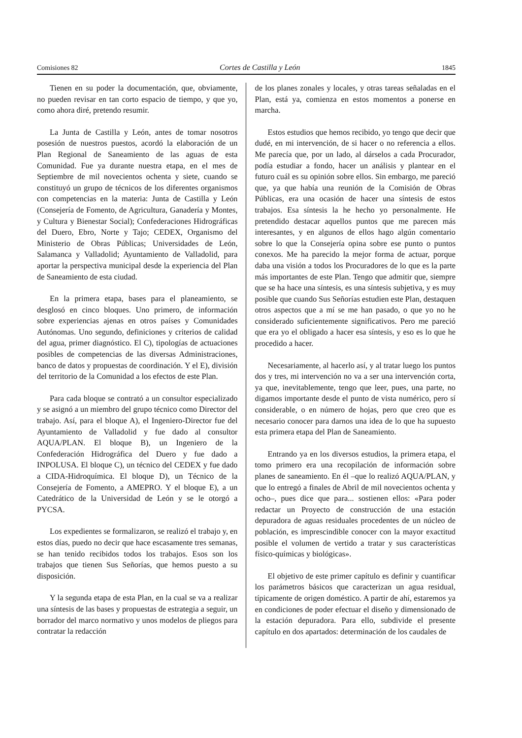Comisiones 82 Cortes de Castilla y León 1845
Tienen en su poder la documentación, que, obviamente, no pueden revisar en tan corto espacio de tiempo, y que yo, como ahora diré, pretendo resumir.
La Junta de Castilla y León, antes de tomar nosotros posesión de nuestros puestos, acordó la elaboración de un Plan Regional de Saneamiento de las aguas de esta Comunidad. Fue ya durante nuestra etapa, en el mes de Septiembre de mil novecientos ochenta y siete, cuando se constituyó un grupo de técnicos de los diferentes organismos con competencias en la materia: Junta de Castilla y León (Consejería de Fomento, de Agricultura, Ganadería y Montes, y Cultura y Bienestar Social); Confederaciones Hidrográficas del Duero, Ebro, Norte y Tajo; CEDEX, Organismo del Ministerio de Obras Públicas; Universidades de León, Salamanca y Valladolid; Ayuntamiento de Valladolid, para aportar la perspectiva municipal desde la experiencia del Plan de Saneamiento de esta ciudad.
En la primera etapa, bases para el planeamiento, se desglosó en cinco bloques. Uno primero, de información sobre experiencias ajenas en otros países y Comunidades Autónomas. Uno segundo, definiciones y criterios de calidad del agua, primer diagnóstico. El C), tipologías de actuaciones posibles de competencias de las diversas Administraciones, banco de datos y propuestas de coordinación. Y el E), división del territorio de la Comunidad a los efectos de este Plan.
Para cada bloque se contrató a un consultor especializado y se asignó a un miembro del grupo técnico como Director del trabajo. Así, para el bloque A), el Ingeniero-Director fue del Ayuntamiento de Valladolid y fue dado al consultor AQUA/PLAN. El bloque B), un Ingeniero de la Confederación Hidrográfica del Duero y fue dado a INPOLUSA. El bloque C), un técnico del CEDEX y fue dado a CIDA-Hidroquímica. El bloque D), un Técnico de la Consejería de Fomento, a AMEPRO. Y el bloque E), a un Catedrático de la Universidad de León y se le otorgó a PYCSA.
Los expedientes se formalizaron, se realizó el trabajo y, en estos días, puedo no decir que hace escasamente tres semanas, se han tenido recibidos todos los trabajos. Esos son los trabajos que tienen Sus Señorías, que hemos puesto a su disposición.
Y la segunda etapa de esta Plan, en la cual se va a realizar una síntesis de las bases y propuestas de estrategia a seguir, un borrador del marco normativo y unos modelos de pliegos para contratar la redacción
de los planes zonales y locales, y otras tareas señaladas en el Plan, está ya, comienza en estos momentos a ponerse en marcha.
Estos estudios que hemos recibido, yo tengo que decir que dudé, en mi intervención, de si hacer o no referencia a ellos. Me parecía que, por un lado, al dárselos a cada Procurador, podía estudiar a fondo, hacer un análisis y plantear en el futuro cuál es su opinión sobre ellos. Sin embargo, me pareció que, ya que había una reunión de la Comisión de Obras Públicas, era una ocasión de hacer una síntesis de estos trabajos. Esa síntesis la he hecho yo personalmente. He pretendido destacar aquellos puntos que me parecen más interesantes, y en algunos de ellos hago algún comentario sobre lo que la Consejería opina sobre ese punto o puntos conexos. Me ha parecido la mejor forma de actuar, porque daba una visión a todos los Procuradores de lo que es la parte más importantes de este Plan. Tengo que admitir que, siempre que se ha hace una síntesis, es una síntesis subjetiva, y es muy posible que cuando Sus Señorías estudien este Plan, destaquen otros aspectos que a mí se me han pasado, o que yo no he considerado suficientemente significativos. Pero me pareció que era yo el obligado a hacer esa síntesis, y eso es lo que he procedido a hacer.
Necesariamente, al hacerlo así, y al tratar luego los puntos dos y tres, mi intervención no va a ser una intervención corta, ya que, inevitablemente, tengo que leer, pues, una parte, no digamos importante desde el punto de vista numérico, pero sí considerable, o en número de hojas, pero que creo que es necesario conocer para darnos una idea de lo que ha supuesto esta primera etapa del Plan de Saneamiento.
Entrando ya en los diversos estudios, la primera etapa, el tomo primero era una recopilación de información sobre planes de saneamiento. En él –que lo realizó AQUA/PLAN, y que lo entregó a finales de Abril de mil novecientos ochenta y ocho–, pues dice que para... sostienen ellos: «Para poder redactar un Proyecto de construcción de una estación depuradora de aguas residuales procedentes de un núcleo de población, es imprescindible conocer con la mayor exactitud posible el volumen de vertido a tratar y sus características físico-químicas y biológicas».
El objetivo de este primer capítulo es definir y cuantificar los parámetros básicos que caracterizan un agua residual, típicamente de origen doméstico. A partir de ahí, estaremos ya en condiciones de poder efectuar el diseño y dimensionado de la estación depuradora. Para ello, subdivide el presente capítulo en dos apartados: determinación de los caudales de